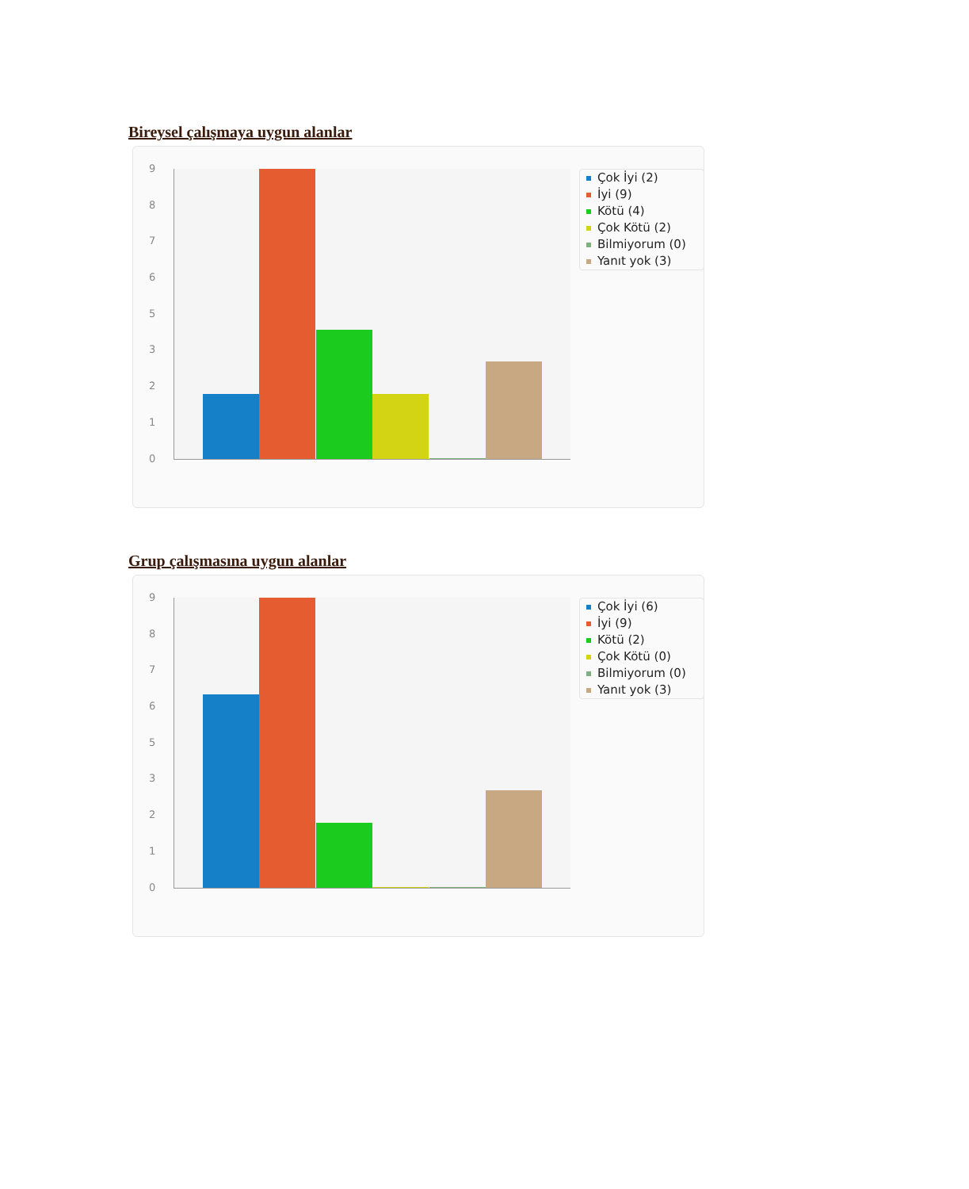Bireysel çalışmaya uygun alanlar
9
8
7
6
5
3
2
1
0
Çok İyi (2)
İyi (9)
Kötü (4)
Çok Kötü (2)
Bilmiyorum (0)
Yanıt yok (3)
Grup çalışmasına uygun alanlar
9
8
7
6
5
3
2
1
0
Çok İyi (6)
İyi (9)
Kötü (2)
Çok Kötü (0)
Bilmiyorum (0)
Yanıt yok (3)